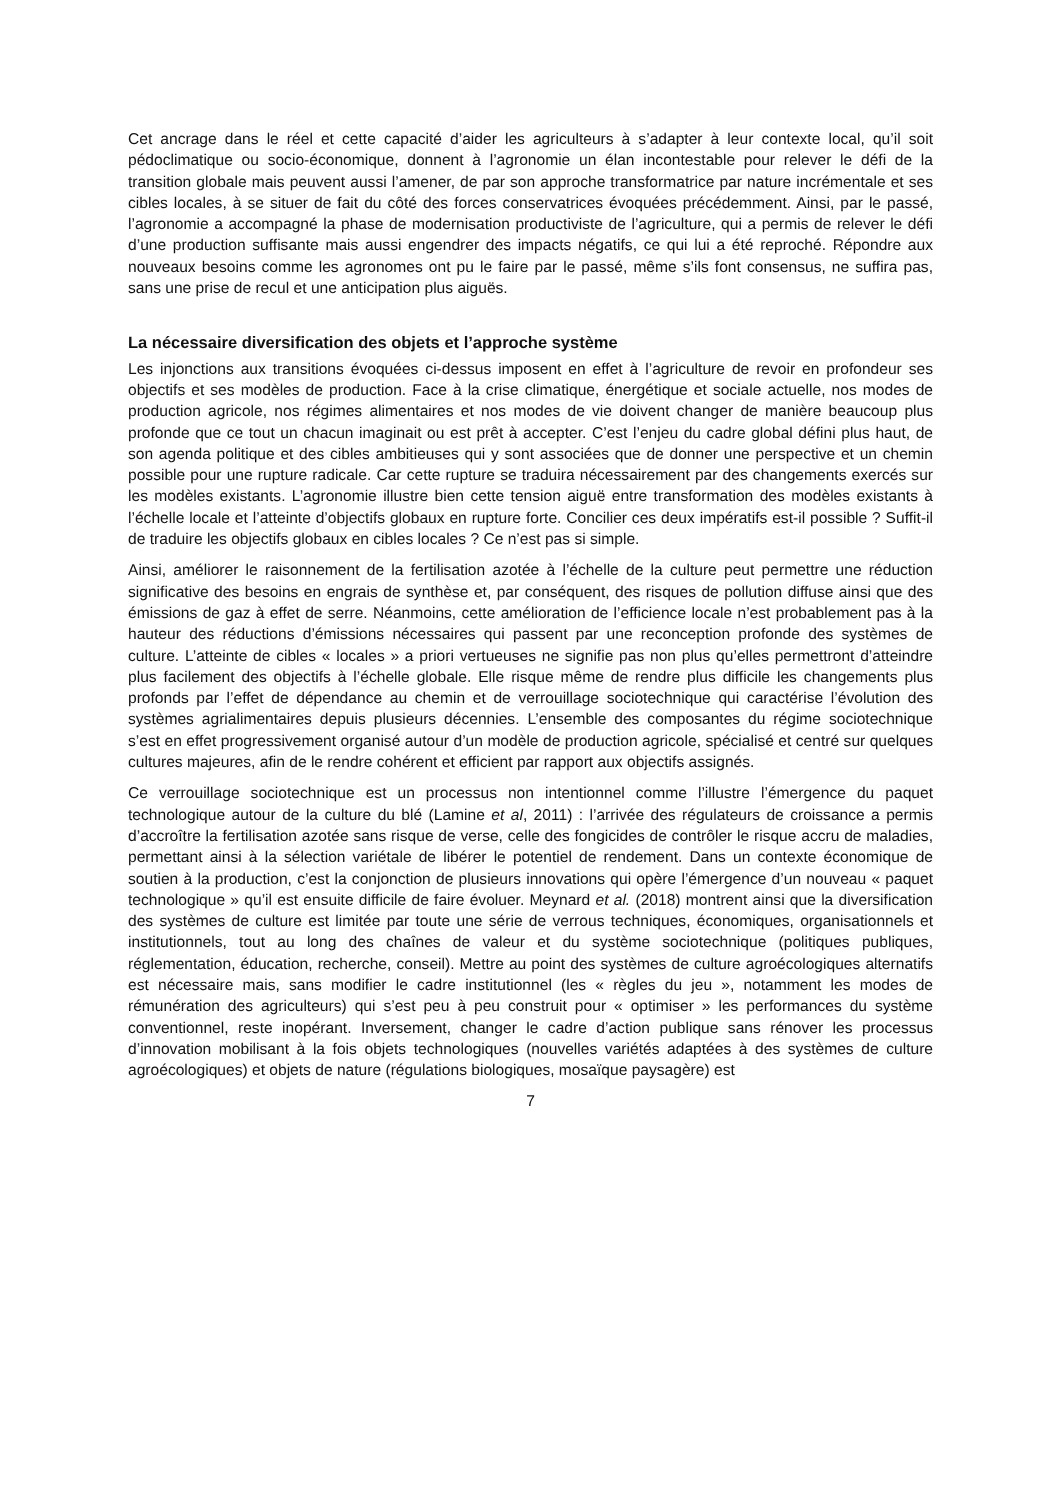Cet ancrage dans le réel et cette capacité d’aider les agriculteurs à s’adapter à leur contexte local, qu’il soit pédoclimatique ou socio-économique, donnent à l’agronomie un élan incontestable pour relever le défi de la transition globale mais peuvent aussi l’amener, de par son approche transformatrice par nature incrémentale et ses cibles locales, à se situer de fait du côté des forces conservatrices évoquées précédemment. Ainsi, par le passé, l’agronomie a accompagné la phase de modernisation productiviste de l’agriculture, qui a permis de relever le défi d’une production suffisante mais aussi engendrer des impacts négatifs, ce qui lui a été reproché. Répondre aux nouveaux besoins comme les agronomes ont pu le faire par le passé, même s’ils font consensus, ne suffira pas, sans une prise de recul et une anticipation plus aiguës.
La nécessaire diversification des objets et l’approche système
Les injonctions aux transitions évoquées ci-dessus imposent en effet à l’agriculture de revoir en profondeur ses objectifs et ses modèles de production. Face à la crise climatique, énergétique et sociale actuelle, nos modes de production agricole, nos régimes alimentaires et nos modes de vie doivent changer de manière beaucoup plus profonde que ce tout un chacun imaginait ou est prêt à accepter. C’est l’enjeu du cadre global défini plus haut, de son agenda politique et des cibles ambitieuses qui y sont associées que de donner une perspective et un chemin possible pour une rupture radicale. Car cette rupture se traduira nécessairement par des changements exercés sur les modèles existants. L’agronomie illustre bien cette tension aiguë entre transformation des modèles existants à l’échelle locale et l’atteinte d’objectifs globaux en rupture forte. Concilier ces deux impératifs est-il possible ? Suffit-il de traduire les objectifs globaux en cibles locales ? Ce n’est pas si simple.
Ainsi, améliorer le raisonnement de la fertilisation azotée à l’échelle de la culture peut permettre une réduction significative des besoins en engrais de synthèse et, par conséquent, des risques de pollution diffuse ainsi que des émissions de gaz à effet de serre. Néanmoins, cette amélioration de l’efficience locale n’est probablement pas à la hauteur des réductions d’émissions nécessaires qui passent par une reconception profonde des systèmes de culture. L’atteinte de cibles « locales » a priori vertueuses ne signifie pas non plus qu’elles permettront d’atteindre plus facilement des objectifs à l’échelle globale. Elle risque même de rendre plus difficile les changements plus profonds par l’effet de dépendance au chemin et de verrouillage sociotechnique qui caractérise l’évolution des systèmes agrialimentaires depuis plusieurs décennies. L’ensemble des composantes du régime sociotechnique s’est en effet progressivement organisé autour d’un modèle de production agricole, spécialisé et centré sur quelques cultures majeures, afin de le rendre cohérent et efficient par rapport aux objectifs assignés.
Ce verrouillage sociotechnique est un processus non intentionnel comme l’illustre l’émergence du paquet technologique autour de la culture du blé (Lamine et al, 2011) : l’arrivée des régulateurs de croissance a permis d’accroître la fertilisation azotée sans risque de verse, celle des fongicides de contrôler le risque accru de maladies, permettant ainsi à la sélection variétale de libérer le potentiel de rendement. Dans un contexte économique de soutien à la production, c’est la conjonction de plusieurs innovations qui opère l’émergence d’un nouveau « paquet technologique » qu’il est ensuite difficile de faire évoluer. Meynard et al. (2018) montrent ainsi que la diversification des systèmes de culture est limitée par toute une série de verrous techniques, économiques, organisationnels et institutionnels, tout au long des chaînes de valeur et du système sociotechnique (politiques publiques, réglementation, éducation, recherche, conseil). Mettre au point des systèmes de culture agroécologiques alternatifs est nécessaire mais, sans modifier le cadre institutionnel (les « règles du jeu », notamment les modes de rémunération des agriculteurs) qui s’est peu à peu construit pour « optimiser » les performances du système conventionnel, reste inopérant. Inversement, changer le cadre d’action publique sans rénover les processus d’innovation mobilisant à la fois objets technologiques (nouvelles variétés adaptées à des systèmes de culture agroécologiques) et objets de nature (régulations biologiques, mosaïque paysagère) est
7